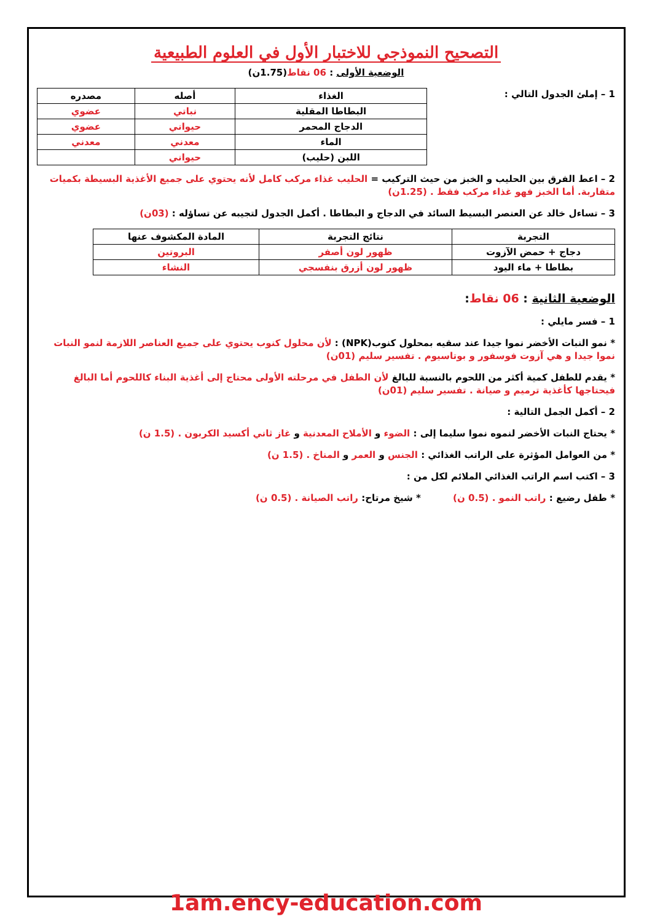التصحيح النموذجي للاختبار الأول في العلوم الطبيعية
الوضعية الأولى : 06 نقاط(1.75ن)
1 – إملئ الجدول التالي :
| الغذاء | أصله | مصدره |
| --- | --- | --- |
| البطاطا المقلية | نباتي | عضوي |
| الدجاج المحمر | حيواني | عضوي |
| الماء | معدني | معدني |
| اللبن (حليب) | حيواني | |
2 – اعط الفرق بين الحليب و الخبز من حيث التركيب = الحليب غذاء مركب كامل لأنه يحتوي على جميع الأغذية البسيطة بكميات متقاربة. أما الخبز فهو غذاء مركب فقط . (1.25ن)
3 – تساءل خالد عن العنصر البسيط السائد في الدجاج و البطاطا . أكمل الجدول لتجيبه عن تساؤله : (03ن)
| التجربة | نتائج التجربة | المادة المكشوف عنها |
| --- | --- | --- |
| دجاج + حمض الآزوت | ظهور لون أصفر | البروتين |
| بطاطا + ماء اليود | ظهور لون أزرق بنفسجي | النشاء |
الوضعية الثانية : 06 نقاط:
1 – فسر مايلي :
* نمو النبات الأخضر نموا جيدا عند سقيه بمحلول كنوب(NPK) : لأن محلول كنوب يحتوي على جميع العناصر اللازمة لنمو النبات نموا جيدا و هي آزوت فوسفور و بوتاسيوم . تفسير سليم (01ن)
* يقدم للطفل كمية أكثر من اللحوم بالنسبة للبالغ لأن الطفل في مرحلته الأولى محتاج إلى أغذية البناء كاللحوم أما البالغ فيحتاجها كأغذية ترميم و صيانة . تفسير سليم (01ن)
2 – أكمل الجمل التالية :
* يحتاج النبات الأخضر لنموه نموا سليما إلى : الضوء و الأملاح المعدنية و غاز ثاني أكسيد الكربون . (1.5 ن)
* من العوامل المؤثرة على الراتب الغذائي : الجنس و العمر و المناخ . (1.5 ن)
3 – اكتب اسم الراتب الغذائي الملائم لكل من :
* طفل رضيع : راتب النمو . (0.5 ن) * شيخ مرتاح: راتب الصيانة . (0.5 ن)
1am.ency-education.com